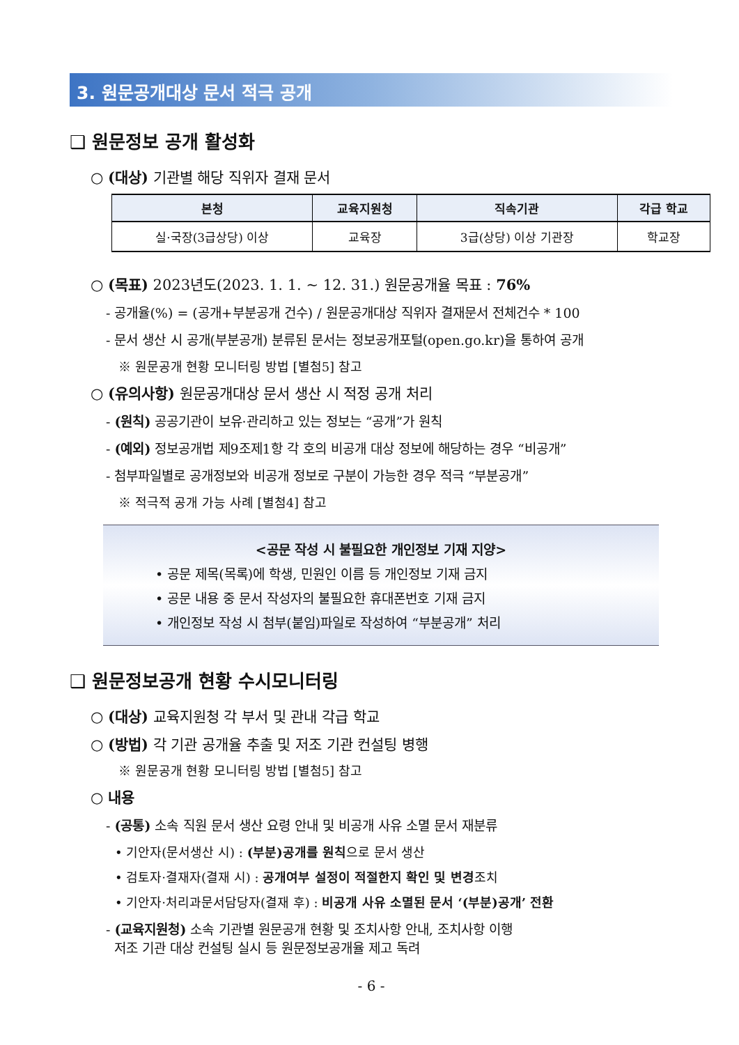3. 원문공개대상 문서 적극 공개
❑ 원문정보 공개 활성화
○ (대상) 기관별 해당 직위자 결재 문서
| 본청 | 교육지원청 | 직속기관 | 각급 학교 |
| --- | --- | --- | --- |
| 실·국장(3급상당) 이상 | 교육장 | 3급(상당) 이상 기관장 | 학교장 |
○ (목표) 2023년도(2023. 1. 1. ~ 12. 31.) 원문공개율 목표 : 76%
- 공개율(%) = (공개+부분공개 건수) / 원문공개대상 직위자 결재문서 전체건수 * 100
- 문서 생산 시 공개(부분공개) 분류된 문서는 정보공개포털(open.go.kr)을 통하여 공개
※ 원문공개 현황 모니터링 방법 [별첨5] 참고
○ (유의사항) 원문공개대상 문서 생산 시 적정 공개 처리
- (원칙) 공공기관이 보유·관리하고 있는 정보는 “공개”가 원칙
- (예외) 정보공개법 제9조제1항 각 호의 비공개 대상 정보에 해당하는 경우 “비공개”
- 첨부파일별로 공개정보와 비공개 정보로 구분이 가능한 경우 적극 “부분공개”
※ 적극적 공개 가능 사례 [별첨4] 참고
<공문 작성 시 불필요한 개인정보 기재 지양>
• 공문 제목(목록)에 학생, 민원인 이름 등 개인정보 기재 금지
• 공문 내용 중 문서 작성자의 불필요한 휴대폰번호 기재 금지
• 개인정보 작성 시 첨부(붙임)파일로 작성하여 “부분공개” 처리
❑ 원문정보공개 현황 수시모니터링
○ (대상) 교육지원청 각 부서 및 관내 각급 학교
○ (방법) 각 기관 공개율 추출 및 저조 기관 컨설팅 병행
※ 원문공개 현황 모니터링 방법 [별첨5] 참고
○ 내용
- (공통) 소속 직원 문서 생산 요령 안내 및 비공개 사유 소멸 문서 재분류
• 기안자(문서생산 시) : (부분)공개를 원칙으로 문서 생산
• 검토자·결재자(결재 시) : 공개여부 설정이 적절한지 확인 및 변경조치
• 기안자·처리과문서담당자(결재 후) : 비공개 사유 소멸된 문서 ‘(부분)공개’ 전환
- (교육지원청) 소속 기관별 원문공개 현황 및 조치사항 안내, 조치사항 이행
저조 기관 대상 컨설팅 실시 등 원문정보공개율 제고 독려
- 6 -